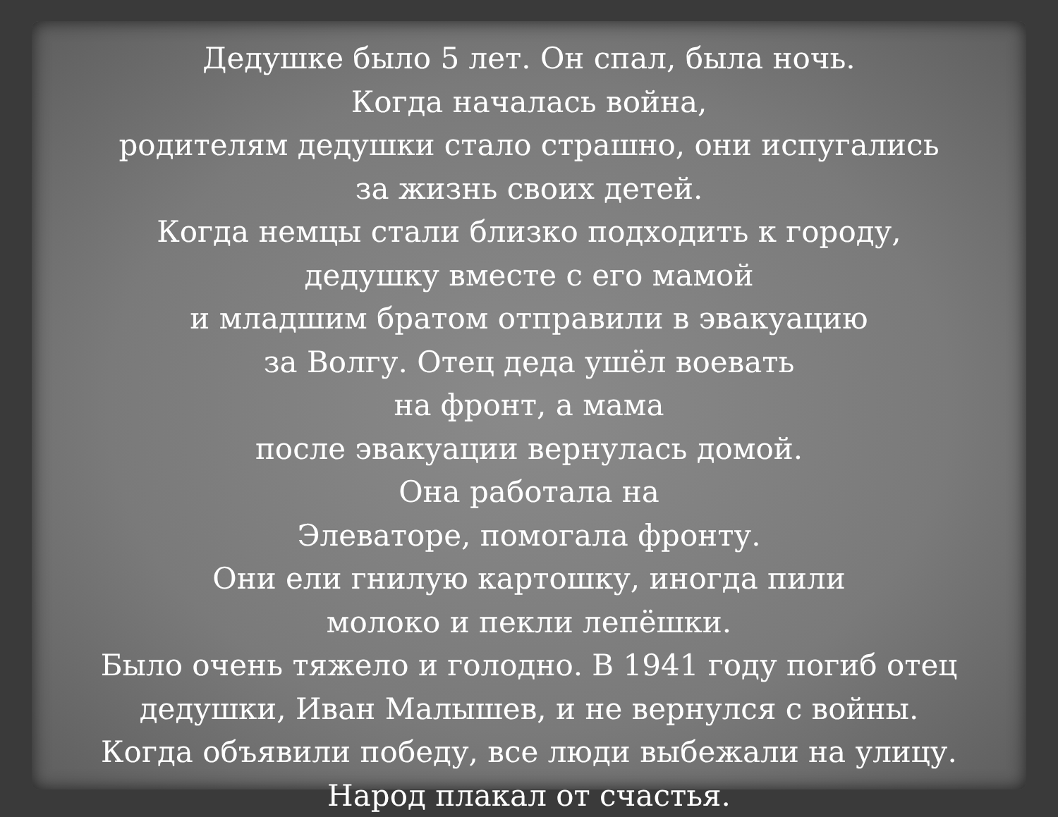Дедушке было 5 лет. Он спал, была ночь.
Когда началась война,
родителям дедушки стало страшно, они испугались
за жизнь своих детей.
Когда немцы стали близко подходить к городу,
дедушку вместе с его мамой
и младшим братом отправили в эвакуацию
за Волгу. Отец деда ушёл воевать
на фронт, а мама
после эвакуации вернулась домой.
Она работала на
Элеваторе, помогала фронту.
Они ели гнилую картошку, иногда пили
молоко и пекли лепёшки.
Было очень тяжело и голодно. В 1941 году погиб отец
дедушки, Иван Малышев, и не вернулся с войны.
Когда объявили победу, все люди выбежали на улицу.
Народ плакал от счастья.